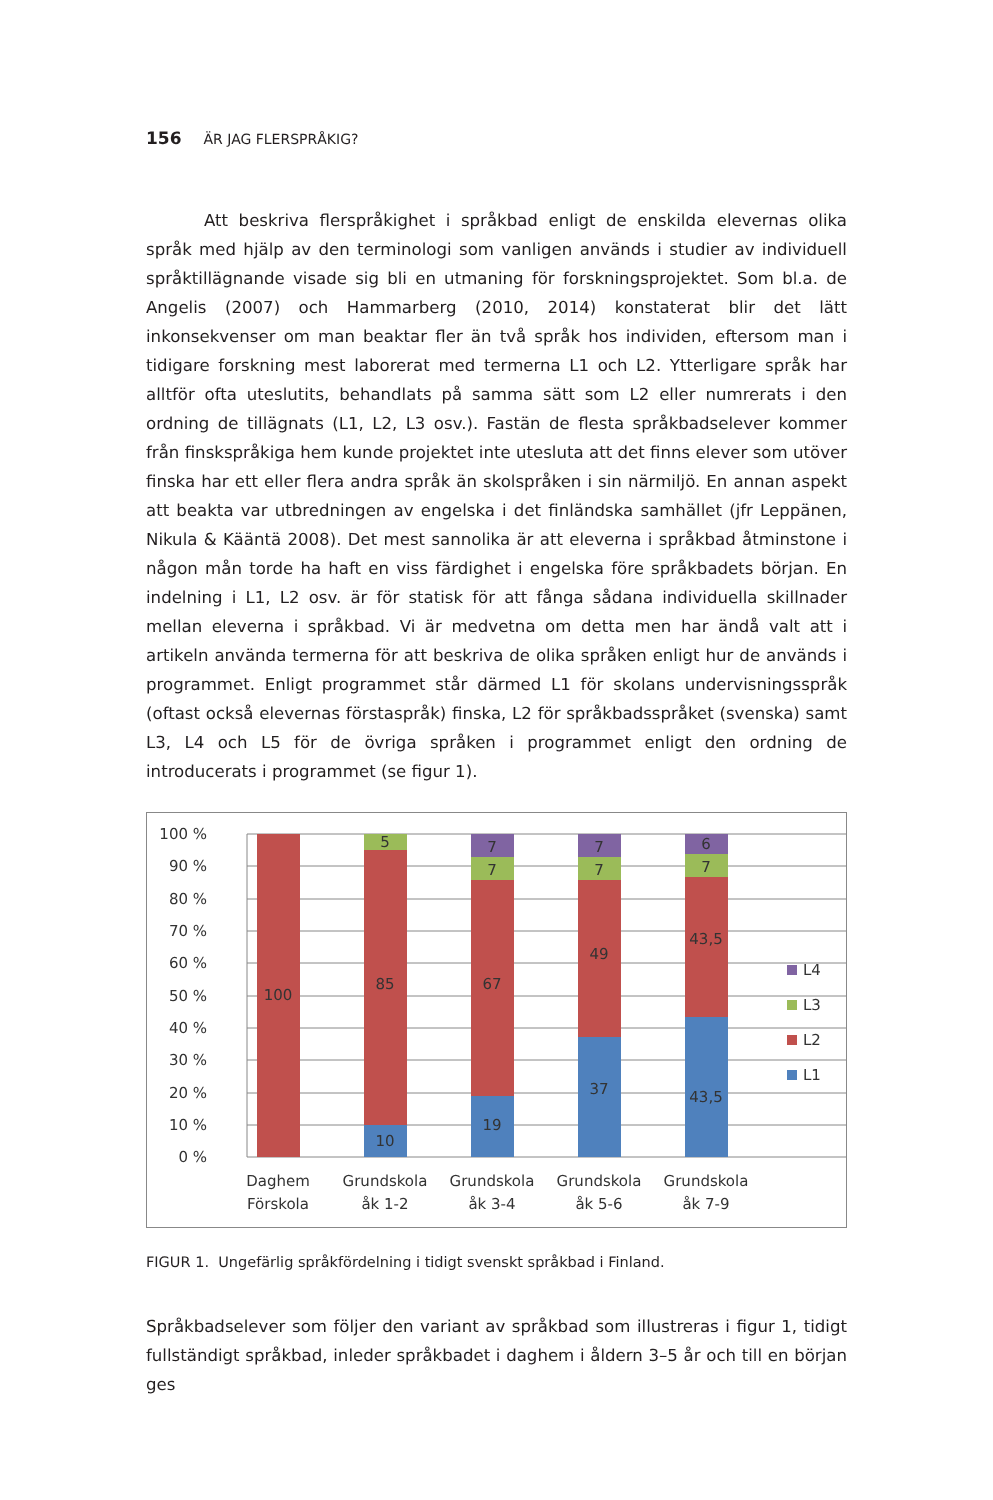156 ÄR JAG FLERSPRÅKIG?
Att beskriva flerspråkighet i språkbad enligt de enskilda elevernas olika språk med hjälp av den terminologi som vanligen används i studier av individuell språktillägnande visade sig bli en utmaning för forskningsprojektet. Som bl.a. de Angelis (2007) och Hammarberg (2010, 2014) konstaterat blir det lätt inkonsekvenser om man beaktar fler än två språk hos individen, eftersom man i tidigare forskning mest laborerat med termerna L1 och L2. Ytterligare språk har alltför ofta uteslutits, behandlats på samma sätt som L2 eller numrerats i den ordning de tillägnats (L1, L2, L3 osv.). Fastän de flesta språkbadselever kommer från finskspråkiga hem kunde projektet inte utesluta att det finns elever som utöver finska har ett eller flera andra språk än skolspråken i sin närmiljö. En annan aspekt att beakta var utbredningen av engelska i det finländska samhället (jfr Leppänen, Nikula & Kääntä 2008). Det mest sannolika är att eleverna i språkbad åtminstone i någon mån torde ha haft en viss färdighet i engelska före språkbadets början. En indelning i L1, L2 osv. är för statisk för att fånga sådana individuella skillnader mellan eleverna i språkbad. Vi är medvetna om detta men har ändå valt att i artikeln använda termerna för att beskriva de olika språken enligt hur de används i programmet. Enligt programmet står därmed L1 för skolans undervisningsspråk (oftast också elevernas förstaspråk) finska, L2 för språkbadsspråket (svenska) samt L3, L4 och L5 för de övriga språken i programmet enligt den ordning de introducerats i programmet (se figur 1).
100 %
90 %
80 %
70 %
60 %
50 %
40 %
30 %
20 %
10 %
0 %
100
85
10
5
67
19
7
7
49
37
7
7
43,5
43,5
7
6
Daghem
Förskola
Grundskola
åk 1-2
Grundskola
åk 3-4
Grundskola
åk 5-6
Grundskola
åk 7-9
L4
L3
L2
L1
FIGUR 1. Ungefärlig språkfördelning i tidigt svenskt språkbad i Finland.
Språkbadselever som följer den variant av språkbad som illustreras i figur 1, tidigt fullständigt språkbad, inleder språkbadet i daghem i åldern 3–5 år och till en början ges